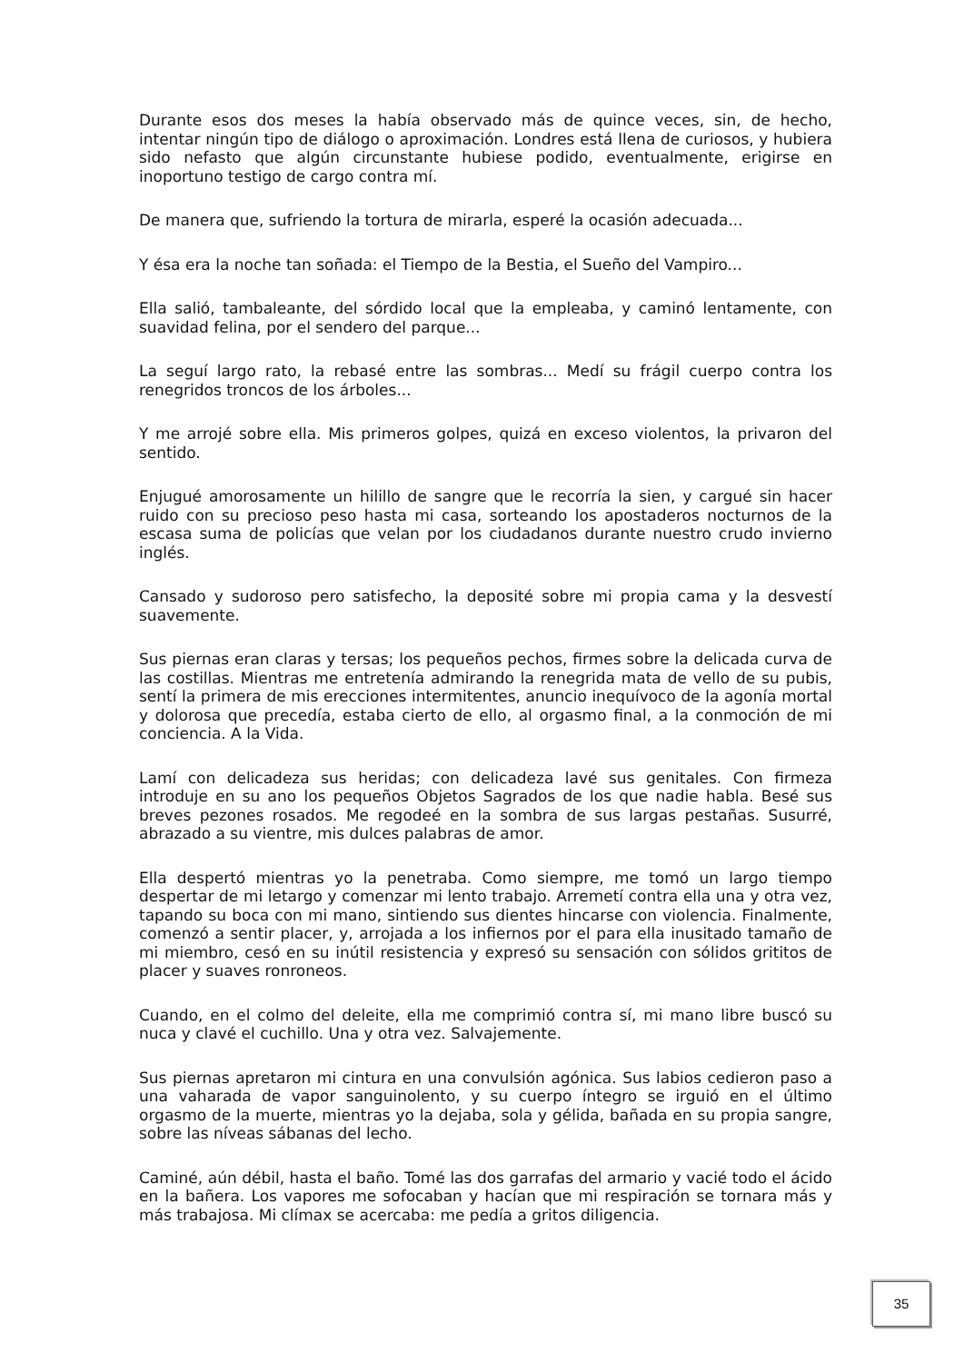Durante esos dos meses la había observado más de quince veces, sin, de hecho, intentar ningún tipo de diálogo o aproximación. Londres está llena de curiosos, y hubiera sido nefasto que algún circunstante hubiese podido, eventualmente, erigirse en inoportuno testigo de cargo contra mí.
De manera que, sufriendo la tortura de mirarla, esperé la ocasión adecuada...
Y ésa era la noche tan soñada: el Tiempo de la Bestia, el Sueño del Vampiro...
Ella salió, tambaleante, del sórdido local que la empleaba, y caminó lentamente, con suavidad felina, por el sendero del parque...
La seguí largo rato, la rebasé entre las sombras... Medí su frágil cuerpo contra los renegridos troncos de los árboles...
Y me arrojé sobre ella. Mis primeros golpes, quizá en exceso violentos, la privaron del sentido.
Enjugué amorosamente un hilillo de sangre que le recorría la sien, y cargué sin hacer ruido con su precioso peso hasta mi casa, sorteando los apostaderos nocturnos de la escasa suma de policías que velan por los ciudadanos durante nuestro crudo invierno inglés.
Cansado y sudoroso pero satisfecho, la deposité sobre mi propia cama y la desvestí suavemente.
Sus piernas eran claras y tersas; los pequeños pechos, firmes sobre la delicada curva de las costillas. Mientras me entretenía admirando la renegrida mata de vello de su pubis, sentí la primera de mis erecciones intermitentes, anuncio inequívoco de la agonía mortal y dolorosa que precedía, estaba cierto de ello, al orgasmo final, a la conmoción de mi conciencia. A la Vida.
Lamí con delicadeza sus heridas; con delicadeza lavé sus genitales. Con firmeza introduje en su ano los pequeños Objetos Sagrados de los que nadie habla. Besé sus breves pezones rosados. Me regodeé en la sombra de sus largas pestañas. Susurré, abrazado a su vientre, mis dulces palabras de amor.
Ella despertó mientras yo la penetraba. Como siempre, me tomó un largo tiempo despertar de mi letargo y comenzar mi lento trabajo. Arremetí contra ella una y otra vez, tapando su boca con mi mano, sintiendo sus dientes hincarse con violencia. Finalmente, comenzó a sentir placer, y, arrojada a los infiernos por el para ella inusitado tamaño de mi miembro, cesó en su inútil resistencia y expresó su sensación con sólidos grititos de placer y suaves ronroneos.
Cuando, en el colmo del deleite, ella me comprimió contra sí, mi mano libre buscó su nuca y clavé el cuchillo. Una y otra vez. Salvajemente.
Sus piernas apretaron mi cintura en una convulsión agónica. Sus labios cedieron paso a una vaharada de vapor sanguinolento, y su cuerpo íntegro se irguió en el último orgasmo de la muerte, mientras yo la dejaba, sola y gélida, bañada en su propia sangre, sobre las níveas sábanas del lecho.
Caminé, aún débil, hasta el baño. Tomé las dos garrafas del armario y vacié todo el ácido en la bañera. Los vapores me sofocaban y hacían que mi respiración se tornara más y más trabajosa. Mi clímax se acercaba: me pedía a gritos diligencia.
35